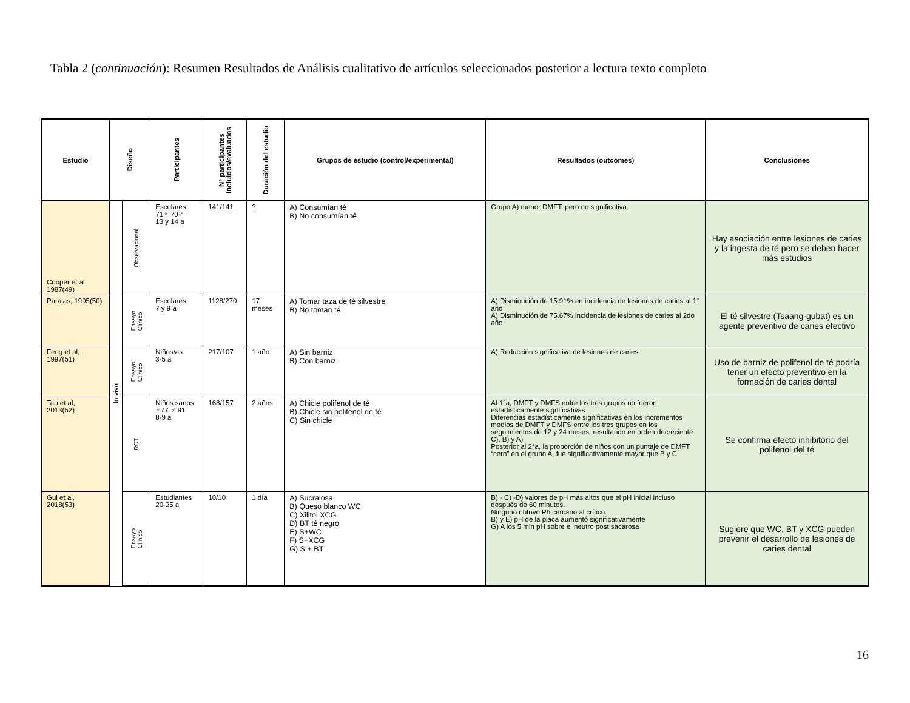Tabla 2 (continuación): Resumen Resultados de Análisis cualitativo de artículos seleccionados posterior a lectura texto completo
| Estudio | Diseño | | Participantes | N° participantes incluidos/evaluados | Duración del estudio | Grupos de estudio (control/experimental) | Resultados (outcomes) | Conclusiones |
| --- | --- | --- | --- | --- | --- | --- | --- | --- |
| Cooper et al, 1987(49) | In vivo | Observacional | Escolares 71♀ 70♂ 13 y 14 a | 141/141 | ? | A) Consumían té B) No consumían té | Grupo A) menor DMFT, pero no significativa. | Hay asociación entre lesiones de caries y la ingesta de té pero se deben hacer más estudios |
| Parajas, 1995(50) | | Ensayo Clínico | Escolares 7 y 9 a | 1128/270 | 17 meses | A) Tomar taza de té silvestre B) No toman té | A) Disminución de 15.91% en incidencia de lesiones de caries al 1° año A) Disminución de 75.67% incidencia de lesiones de caries al 2do año | El té silvestre (Tsaang-gubat) es un agente preventivo de caries efectivo |
| Feng et al, 1997(51) | | Ensayo Clínico | Niños/as 3-5 a | 217/107 | 1 año | A) Sin barniz B) Con barniz | A) Reducción significativa de lesiones de caries | Uso de barniz de polifenol de té podría tener un efecto preventivo en la formación de caries dental |
| Tao et al, 2013(52) | | RCT | Niños sanos ♀77 ♂ 91 8-9 a | 168/157 | 2 años | A) Chicle polifenol de té B) Chicle sin polifenol de té C) Sin chicle | Al 1°a, DMFT y DMFS entre los tres grupos no fueron estadísticamente significativas Diferencias estadísticamente significativas en los incrementos medios de DMFT y DMFS entre los tres grupos en los seguimientos de 12 y 24 meses, resultando en orden decreciente C), B) y A) Posterior al 2°a, la proporción de niños con un puntaje de DMFT “cero” en el grupo A, fue significativamente mayor que B y C | Se confirma efecto inhibitorio del polifenol del té |
| Gul et al, 2018(53) | | Ensayo Clínico | Estudiantes 20-25 a | 10/10 | 1 día | A) Sucralosa B) Queso blanco WC C) Xilitol XCG D) BT té negro E) S+WC F) S+XCG G) S + BT | B) - C) -D) valores de pH más altos que el pH inicial incluso después de 60 minutos. Ninguno obtuvo Ph cercano al crítico. B) y E) pH de la placa aumentó significativamente G) A los 5 min pH sobre el neutro post sacarosa | Sugiere que WC, BT y XCG pueden prevenir el desarrollo de lesiones de caries dental |
16